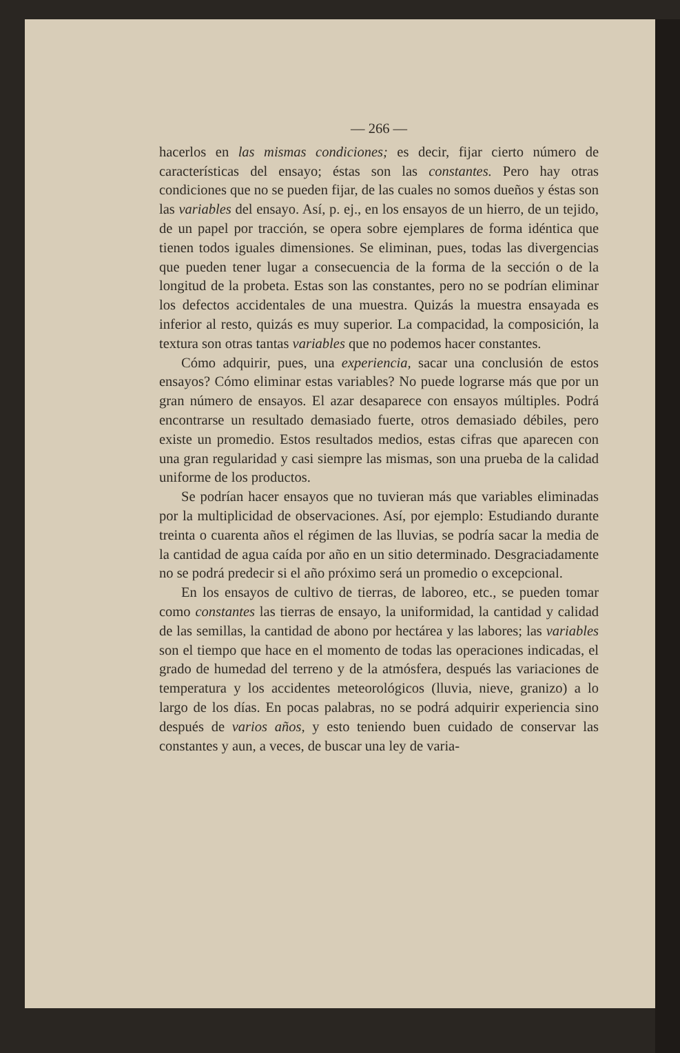— 266 —
hacerlos en las mismas condiciones; es decir, fijar cierto número de características del ensayo; éstas son las constantes. Pero hay otras condiciones que no se pueden fijar, de las cuales no somos dueños y éstas son las variables del ensayo. Así, p. ej., en los ensayos de un hierro, de un tejido, de un papel por tracción, se opera sobre ejemplares de forma idéntica que tienen todos iguales dimensiones. Se eliminan, pues, todas las divergencias que pueden tener lugar a consecuencia de la forma de la sección o de la longitud de la probeta. Estas son las constantes, pero no se podrían eliminar los defectos accidentales de una muestra. Quizás la muestra ensayada es inferior al resto, quizás es muy superior. La compacidad, la composición, la textura son otras tantas variables que no podemos hacer constantes.
Cómo adquirir, pues, una experiencia, sacar una conclusión de estos ensayos? Cómo eliminar estas variables? No puede lograrse más que por un gran número de ensayos. El azar desaparece con ensayos múltiples. Podrá encontrarse un resultado demasiado fuerte, otros demasiado débiles, pero existe un promedio. Estos resultados medios, estas cifras que aparecen con una gran regularidad y casi siempre las mismas, son una prueba de la calidad uniforme de los productos.
Se podrían hacer ensayos que no tuvieran más que variables eliminadas por la multiplicidad de observaciones. Así, por ejemplo: Estudiando durante treinta o cuarenta años el régimen de las lluvias, se podría sacar la media de la cantidad de agua caída por año en un sitio determinado. Desgraciadamente no se podrá predecir si el año próximo será un promedio o excepcional.
En los ensayos de cultivo de tierras, de laboreo, etc., se pueden tomar como constantes las tierras de ensayo, la uniformidad, la cantidad y calidad de las semillas, la cantidad de abono por hectárea y las labores; las variables son el tiempo que hace en el momento de todas las operaciones indicadas, el grado de humedad del terreno y de la atmósfera, después las variaciones de temperatura y los accidentes meteorológicos (lluvia, nieve, granizo) a lo largo de los días. En pocas palabras, no se podrá adquirir experiencia sino después de varios años, y esto teniendo buen cuidado de conservar las constantes y aun, a veces, de buscar una ley de varia-